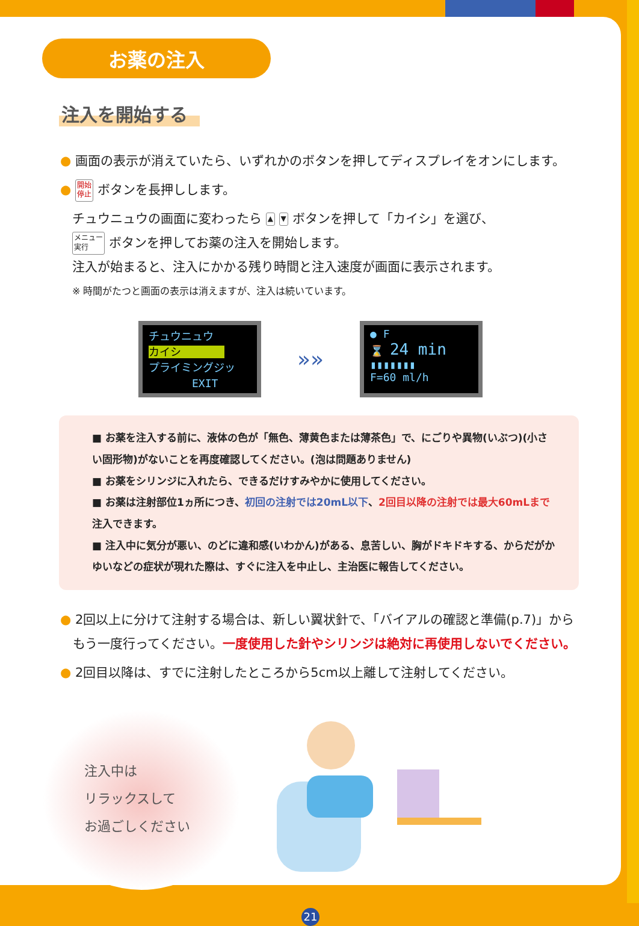お薬の注入
注入を開始する
● 画面の表示が消えていたら、いずれかのボタンを押してディスプレイをオンにします。
● 開始
停止 ボタンを長押しします。
チュウニュウの画面に変わったら ▲ ▼ ボタンを押して「カイシ」を選び、
メニュー
実行 ボタンを押してお薬の注入を開始します。
注入が始まると、注入にかかる残り時間と注入速度が画面に表示されます。
※ 時間がたつと画面の表示は消えますが、注入は続いています。
チュウニュウ
カイシ　　　　
プライミングジッ
　　　　EXIT
»»
● F
⌛ 24 min
▮▮▮▮▮▮▮
F=60 ml/h
■ お薬を注入する前に、液体の色が「無色、薄黄色または薄茶色」で、にごりや異物(いぶつ)(小さい固形物)がないことを再度確認してください。(泡は問題ありません)
■ お薬をシリンジに入れたら、できるだけすみやかに使用してください。
■ お薬は注射部位1ヵ所につき、初回の注射では20mL以下、2回目以降の注射では最大60mLまで注入できます。
■ 注入中に気分が悪い、のどに違和感(いわかん)がある、息苦しい、胸がドキドキする、からだがかゆいなどの症状が現れた際は、すぐに注入を中止し、主治医に報告してください。
● 2回以上に分けて注射する場合は、新しい翼状針で、「バイアルの確認と準備(p.7)」から
　もう一度行ってください。一度使用した針やシリンジは絶対に再使用しないでください。
● 2回目以降は、すでに注射したところから5cm以上離して注射してください。
注入中は
リラックスして
お過ごしください
21